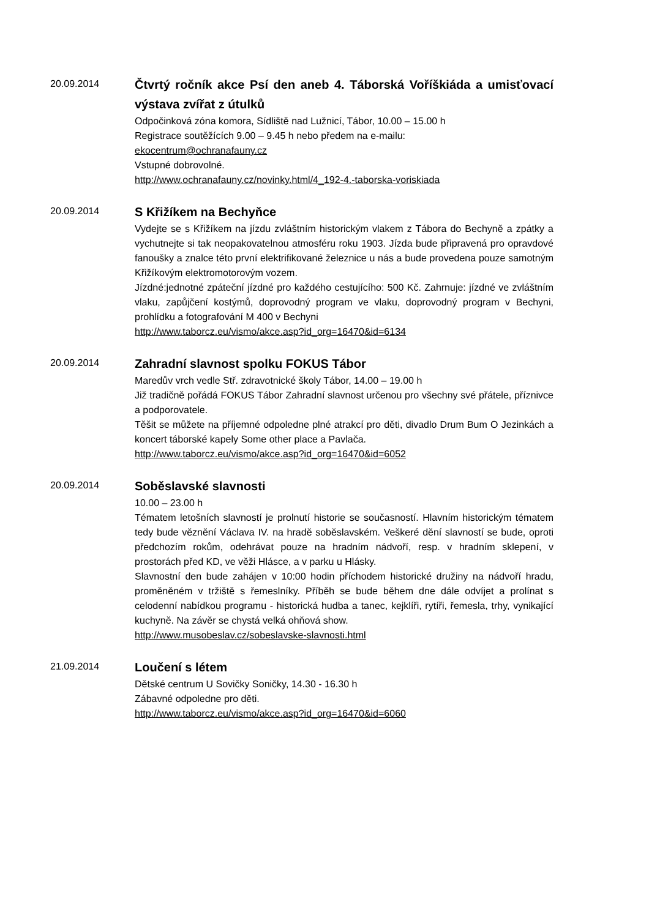20.09.2014
Čtvrtý ročník akce Psí den aneb 4. Táborská Voříškiáda a umisťovací výstava zvířat z útulků
Odpočinková zóna komora, Sídliště nad Lužnicí, Tábor, 10.00 – 15.00 h
Registrace soutěžících 9.00 – 9.45 h nebo předem na e-mailu:
ekocentrum@ochranafauny.cz
Vstupné dobrovolné.
http://www.ochranafauny.cz/novinky.html/4_192-4.-taborska-voriskiada
20.09.2014
S Křižíkem na Bechyňce
Vydejte se s Křižíkem na jízdu zvláštním historickým vlakem z Tábora do Bechyně a zpátky a vychutnejte si tak neopakovatelnou atmosféru roku 1903. Jízda bude připravená pro opravdové fanoušky a znalce této první elektrifikované železnice u nás a bude provedena pouze samotným Křižíkovým elektromotorovým vozem.
Jízdné:jednotné zpáteční jízdné pro každého cestujícího: 500 Kč. Zahrnuje: jízdné ve zvláštním vlaku, zapůjčení kostýmů, doprovodný program ve vlaku, doprovodný program v Bechyni, prohlídku a fotografování M 400 v Bechyni
http://www.taborcz.eu/vismo/akce.asp?id_org=16470&id=6134
20.09.2014
Zahradní slavnost spolku FOKUS Tábor
Maredův vrch vedle Stř. zdravotnické školy Tábor, 14.00 – 19.00 h
Již tradičně pořádá FOKUS Tábor Zahradní slavnost určenou pro všechny své přátele, příznivce a podporovatele.
Těšit se můžete na příjemné odpoledne plné atrakcí pro děti, divadlo Drum Bum O Jezinkách a koncert táborské kapely Some other place a Pavlača.
http://www.taborcz.eu/vismo/akce.asp?id_org=16470&id=6052
20.09.2014
Soběslavské slavnosti
10.00 – 23.00 h
Tématem letošních slavností je prolnutí historie se současností. Hlavním historickým tématem tedy bude věznění Václava IV. na hradě soběslavském. Veškeré dění slavností se bude, oproti předchozím rokům, odehrávat pouze na hradním nádvoří, resp. v hradním sklepení, v prostorách před KD, ve věži Hlásce, a v parku u Hlásky.
Slavnostní den bude zahájen v 10:00 hodin příchodem historické družiny na nádvoří hradu, proměněném v tržiště s řemeslníky. Příběh se bude během dne dále odvíjet a prolínat s celodenní nabídkou programu - historická hudba a tanec, kejklíři, rytíři, řemesla, trhy, vynikající kuchyně. Na závěr se chystá velká ohňová show.
http://www.musobeslav.cz/sobeslavske-slavnosti.html
21.09.2014
Loučení s létem
Dětské centrum U Sovičky Soničky, 14.30 - 16.30 h
Zábavné odpoledne pro děti.
http://www.taborcz.eu/vismo/akce.asp?id_org=16470&id=6060